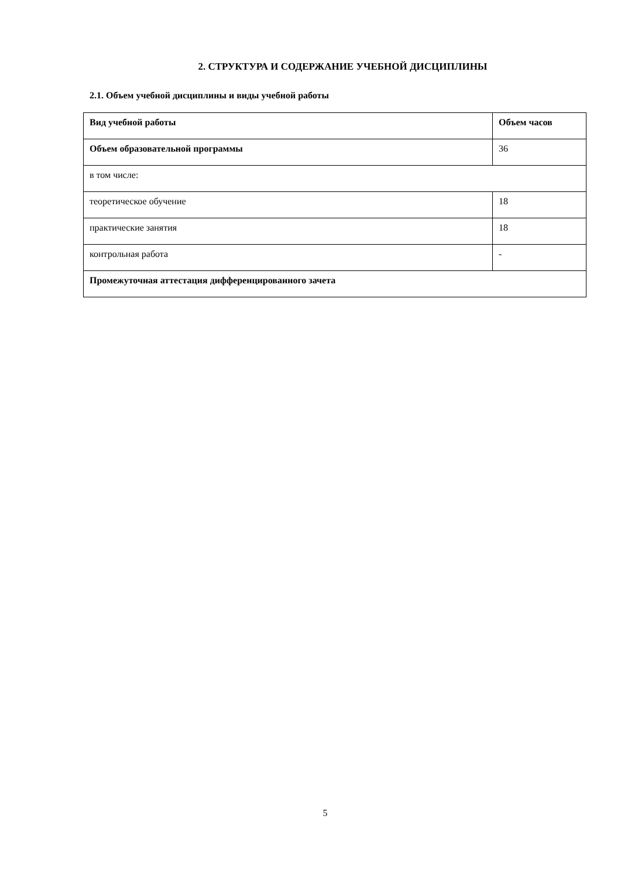2. СТРУКТУРА И СОДЕРЖАНИЕ УЧЕБНОЙ ДИСЦИПЛИНЫ
2.1. Объем учебной дисциплины и виды учебной работы
| Вид учебной работы | Объем часов |
| Объем образовательной программы | 36 |
| в том числе: | |
| теоретическое обучение | 18 |
| практические занятия | 18 |
| контрольная работа | - |
| Промежуточная аттестация дифференцированного зачета | |
5